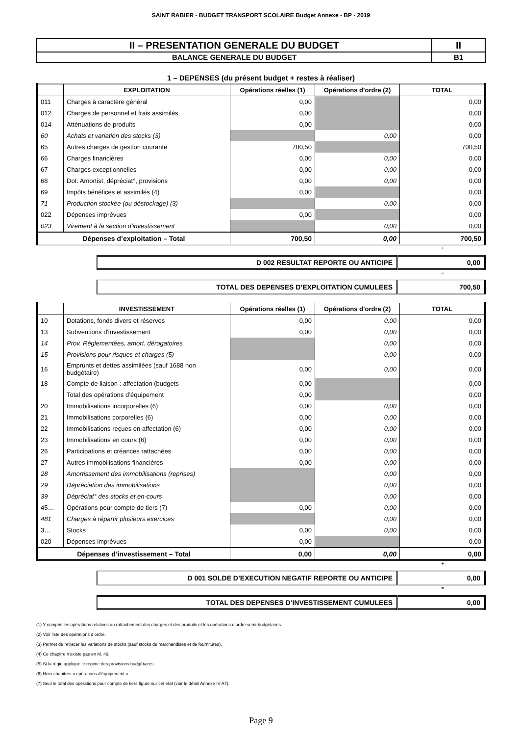SAINT RABIER - BUDGET TRANSPORT SCOLAIRE Budget Annexe - BP - 2019
| II – PRESENTATION GENERALE DU BUDGET | II |
| BALANCE GENERALE DU BUDGET | B1 |
1 – DEPENSES (du présent budget + restes à réaliser)
| | EXPLOITATION | Opérations réelles (1) | Opérations d’ordre (2) | TOTAL |
| --- | --- | --- | --- | --- |
| 011 | Charges à caractère général | 0,00 | | 0,00 |
| 012 | Charges de personnel et frais assimilés | 0,00 | | 0,00 |
| 014 | Atténuations de produits | 0,00 | | 0,00 |
| 60 | Achats et variation des stocks (3) | | 0,00 | 0,00 |
| 65 | Autres charges de gestion courante | 700,50 | | 700,50 |
| 66 | Charges financières | 0,00 | 0,00 | 0,00 |
| 67 | Charges exceptionnelles | 0,00 | 0,00 | 0,00 |
| 68 | Dot. Amortist, dépréciat°, provisions | 0,00 | 0,00 | 0,00 |
| 69 | Impôts bénéfices et assimilés (4) | 0,00 | | 0,00 |
| 71 | Production stockée (ou déstockage) (3) | | 0,00 | 0,00 |
| 022 | Dépenses imprévues | 0,00 | | 0,00 |
| 023 | Virement à la section d'investissement | | 0,00 | 0,00 |
| Dépenses d’exploitation – Total | | 700,50 | 0,00 | 700,50 |
+
| D 002 RESULTAT REPORTE OU ANTICIPE | 0,00 |
=
| TOTAL DES DEPENSES D’EXPLOITATION CUMULEES | 700,50 |
| | INVESTISSEMENT | Opérations réelles (1) | Opérations d’ordre (2) | TOTAL |
| --- | --- | --- | --- | --- |
| 10 | Dotations, fonds divers et réserves | 0,00 | 0,00 | 0,00 |
| 13 | Subventions d'investissement | 0,00 | 0,00 | 0,00 |
| 14 | Prov. Réglementées, amort. dérogatoires | | 0,00 | 0,00 |
| 15 | Provisions pour risques et charges (5) | | 0,00 | 0,00 |
| 16 | Emprunts et dettes assimilées (sauf 1688 non budgétaire) | 0,00 | 0,00 | 0,00 |
| 18 | Compte de liaison : affectation (budgets | 0,00 | | 0,00 |
| | Total des opérations d’équipement | 0,00 | | 0,00 |
| 20 | Immobilisations incorporelles (6) | 0,00 | 0,00 | 0,00 |
| 21 | Immobilisations corporelles (6) | 0,00 | 0,00 | 0,00 |
| 22 | Immobilisations reçues en affectation (6) | 0,00 | 0,00 | 0,00 |
| 23 | Immobilisations en cours (6) | 0,00 | 0,00 | 0,00 |
| 26 | Participations et créances rattachées | 0,00 | 0,00 | 0,00 |
| 27 | Autres immobilisations financières | 0,00 | 0,00 | 0,00 |
| 28 | Amortissement des immobilisations (reprises) | | 0,00 | 0,00 |
| 29 | Dépréciation des immobilisations | | 0,00 | 0,00 |
| 39 | Dépréciat° des stocks et en-cours | | 0,00 | 0,00 |
| 45… | Opérations pour compte de tiers (7) | 0,00 | 0,00 | 0,00 |
| 481 | Charges à répartir plusieurs exercices | | 0,00 | 0,00 |
| 3… | Stocks | 0,00 | 0,00 | 0,00 |
| 020 | Dépenses imprévues | 0,00 | | 0,00 |
| Dépenses d’investissement – Total | | 0,00 | 0,00 | 0,00 |
+
| D 001 SOLDE D’EXECUTION NEGATIF REPORTE OU ANTICIPE | 0,00 |
=
| TOTAL DES DEPENSES D’INVESTISSEMENT CUMULEES | 0,00 |
(1) Y compris les opérations relatives au rattachement des charges et des produits et les opérations d’ordre semi-budgétaires.
(2) Voir liste des opérations d’ordre.
(3) Permet de retracer les variations de stocks (sauf stocks de marchandises et de fournitures).
(4) Ce chapitre n’existe pas en M. 49.
(5) Si la régie applique le régime des provisions budgétaires.
(6) Hors chapitres « opérations d’équipement ».
(7) Seul le total des opérations pour compte de tiers figure sur cet état (voir le détail Annexe IV A7).
Page 9